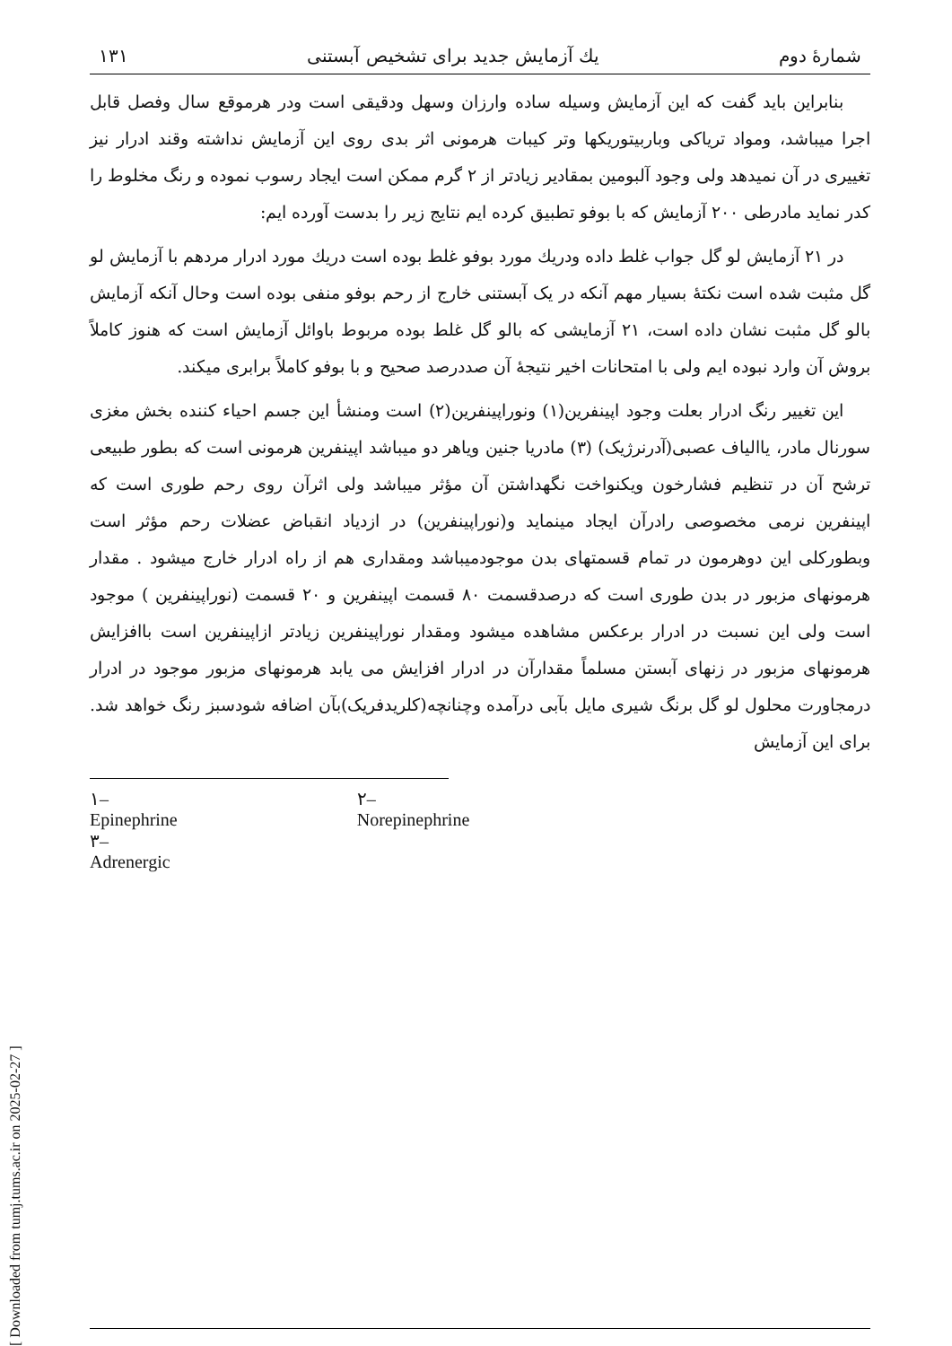[ Downloaded from tumj.tums.ac.ir on 2025-02-27 ]
شمارهٔ دوم یك آزمایش جدید برای تشخیص آبستنی ۱۳۱
بنابراین باید گفت که این آزمایش وسیله ساده وارزان وسهل ودقیقی است ودر هرموقع سال وفصل قابل اجرا میباشد، ومواد تریاکی وباربیتوریکها وتر کیبات هرمونی اثر بدی روی این آزمایش نداشته وقند ادرار نیز تغییری در آن نمیدهد ولی وجود آلبومین بمقادیر زیادتر از ۲ گرم ممکن است ایجاد رسوب نموده و رنگ مخلوط را کدر نماید مادرطی ۲۰۰ آزمایش که با بوفو تطبیق کرده ایم نتایج زیر را بدست آورده ایم:
در ۲۱ آزمایش لو گل جواب غلط داده ودریك مورد بوفو غلط بوده است دریك مورد ادرار مردهم با آزمایش لو گل مثبت شده است نکتهٔ بسیار مهم آنکه در یک آبستنی خارج از رحم بوفو منفی بوده است وحال آنکه آزمایش بالو گل مثبت نشان داده است، ۲۱ آزمایشی که بالو گل غلط بوده مربوط باوائل آزمایش است که هنوز کاملاً بروش آن وارد نبوده ایم ولی با امتحانات اخیر نتیجهٔ آن صددرصد صحیح و با بوفو کاملاً برابری میکند.
این تغییر رنگ ادرار بعلت وجود اپینفرین(۱) ونوراپینفرین(۲) است ومنشأ این جسم احیاء کننده بخش مغزی سورنال مادر، یاالیاف عصبی(آدرنرژیک) (۳) مادریا جنین ویاهر دو میباشد اپینفرین هرمونی است که بطور طبیعی ترشح آن در تنظیم فشارخون ویکنواخت نگهداشتن آن مؤثر میباشد ولی اثرآن روی رحم طوری است که اپینفرین نرمی مخصوصی رادرآن ایجاد مینماید و(نوراپینفرین) در ازدیاد انقباض عضلات رحم مؤثر است وبطورکلی این دوهرمون در تمام قسمتهای بدن موجودمیباشد ومقداری هم از راه ادرار خارج میشود . مقدار هرمونهای مزبور در بدن طوری است که درصدقسمت ۸۰ قسمت اپینفرین و ۲۰ قسمت (نوراپینفرین ) موجود است ولی این نسبت در ادرار برعکس مشاهده میشود ومقدار نوراپینفرین زیادتر ازاپینفرین است باافزایش هرمونهای مزبور در زنهای آبستن مسلماً مقدارآن در ادرار افزایش می یابد هرمونهای مزبور موجود در ادرار درمجاورت محلول لو گل برنگ شیری مایل بآبی درآمده وچنانچه(کلریدفریک)بآن اضافه شودسبز رنگ خواهد شد. برای این آزمایش
۱– Epinephrine
۳– Adrenergic
۲– Norepinephrine